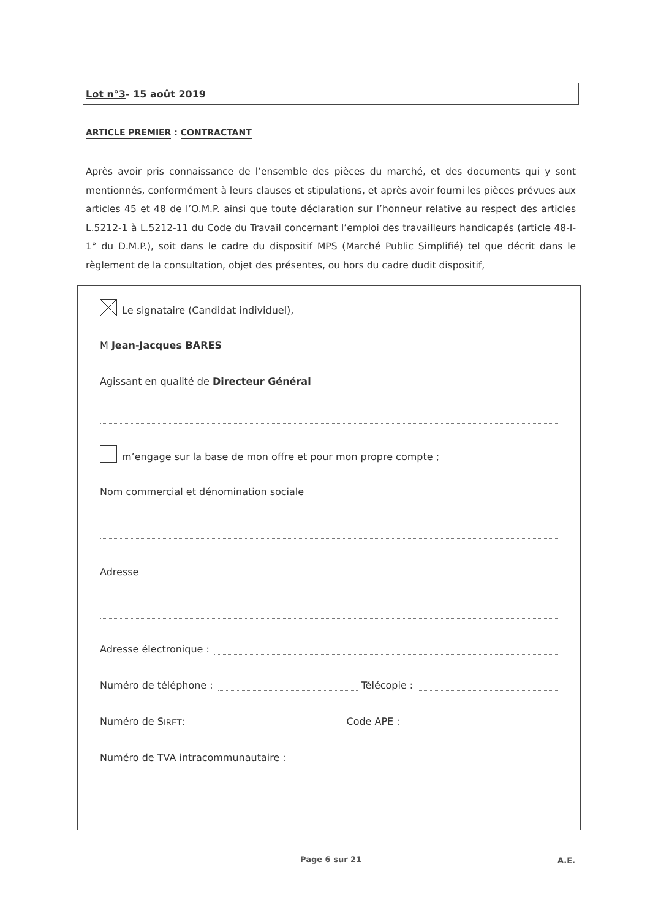Lot n°3- 15 août 2019
ARTICLE PREMIER : CONTRACTANT
Après avoir pris connaissance de l’ensemble des pièces du marché, et des documents qui y sont mentionnés, conformément à leurs clauses et stipulations, et après avoir fourni les pièces prévues aux articles 45 et 48 de l’O.M.P. ainsi que toute déclaration sur l’honneur relative au respect des articles L.5212-1 à L.5212-11 du Code du Travail concernant l’emploi des travailleurs handicapés (article 48-I-1° du D.M.P.), soit dans le cadre du dispositif MPS (Marché Public Simplifié) tel que décrit dans le règlement de la consultation, objet des présentes, ou hors du cadre dudit dispositif,
Le signataire (Candidat individuel),
M Jean-Jacques BARES
Agissant en qualité de Directeur Général
m’engage sur la base de mon offre et pour mon propre compte ;
Nom commercial et dénomination sociale
Adresse
Adresse électronique :
Numéro de téléphone :
Télécopie :
Numéro de S IRET :
Code APE :
Numéro de TVA intracommunautaire :
Page 6 sur 21 A.E.